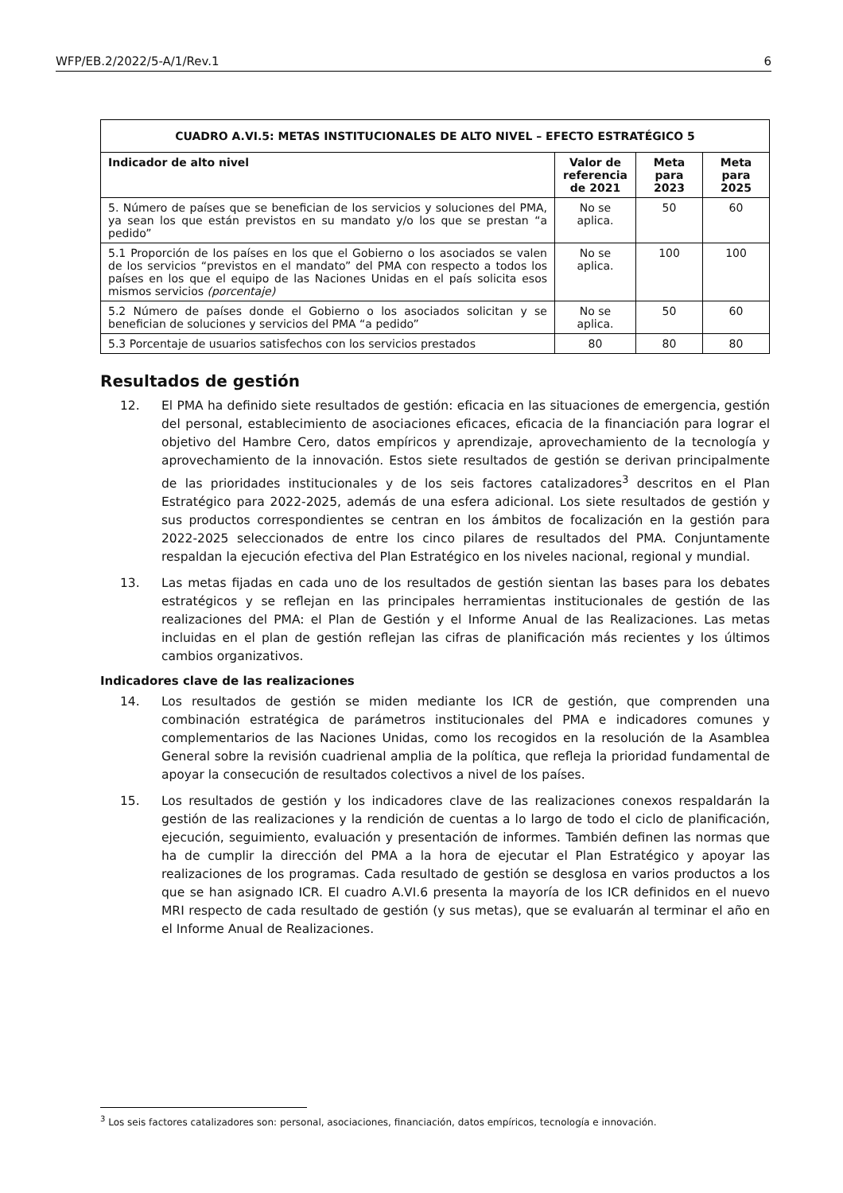WFP/EB.2/2022/5-A/1/Rev.1 6
| CUADRO A.VI.5: METAS INSTITUCIONALES DE ALTO NIVEL – EFECTO ESTRATÉGICO 5 | | | |
| --- | --- | --- | --- |
| Indicador de alto nivel | Valor de referencia de 2021 | Meta para 2023 | Meta para 2025 |
| 5. Número de países que se benefician de los servicios y soluciones del PMA, ya sean los que están previstos en su mandato y/o los que se prestan “a pedido” | No se aplica. | 50 | 60 |
| 5.1 Proporción de los países en los que el Gobierno o los asociados se valen de los servicios “previstos en el mandato” del PMA con respecto a todos los países en los que el equipo de las Naciones Unidas en el país solicita esos mismos servicios (porcentaje) | No se aplica. | 100 | 100 |
| 5.2 Número de países donde el Gobierno o los asociados solicitan y se benefician de soluciones y servicios del PMA “a pedido” | No se aplica. | 50 | 60 |
| 5.3 Porcentaje de usuarios satisfechos con los servicios prestados | 80 | 80 | 80 |
Resultados de gestión
12. El PMA ha definido siete resultados de gestión: eficacia en las situaciones de emergencia, gestión del personal, establecimiento de asociaciones eficaces, eficacia de la financiación para lograr el objetivo del Hambre Cero, datos empíricos y aprendizaje, aprovechamiento de la tecnología y aprovechamiento de la innovación. Estos siete resultados de gestión se derivan principalmente de las prioridades institucionales y de los seis factores catalizadores<sup>3</sup> descritos en el Plan Estratégico para 2022-2025, además de una esfera adicional. Los siete resultados de gestión y sus productos correspondientes se centran en los ámbitos de focalización en la gestión para 2022-2025 seleccionados de entre los cinco pilares de resultados del PMA. Conjuntamente respaldan la ejecución efectiva del Plan Estratégico en los niveles nacional, regional y mundial.
13. Las metas fijadas en cada uno de los resultados de gestión sientan las bases para los debates estratégicos y se reflejan en las principales herramientas institucionales de gestión de las realizaciones del PMA: el Plan de Gestión y el Informe Anual de las Realizaciones. Las metas incluidas en el plan de gestión reflejan las cifras de planificación más recientes y los últimos cambios organizativos.
Indicadores clave de las realizaciones
14. Los resultados de gestión se miden mediante los ICR de gestión, que comprenden una combinación estratégica de parámetros institucionales del PMA e indicadores comunes y complementarios de las Naciones Unidas, como los recogidos en la resolución de la Asamblea General sobre la revisión cuadrienal amplia de la política, que refleja la prioridad fundamental de apoyar la consecución de resultados colectivos a nivel de los países.
15. Los resultados de gestión y los indicadores clave de las realizaciones conexos respaldarán la gestión de las realizaciones y la rendición de cuentas a lo largo de todo el ciclo de planificación, ejecución, seguimiento, evaluación y presentación de informes. También definen las normas que ha de cumplir la dirección del PMA a la hora de ejecutar el Plan Estratégico y apoyar las realizaciones de los programas. Cada resultado de gestión se desglosa en varios productos a los que se han asignado ICR. El cuadro A.VI.6 presenta la mayoría de los ICR definidos en el nuevo MRI respecto de cada resultado de gestión (y sus metas), que se evaluarán al terminar el año en el Informe Anual de Realizaciones.
<sup>3</sup> Los seis factores catalizadores son: personal, asociaciones, financiación, datos empíricos, tecnología e innovación.